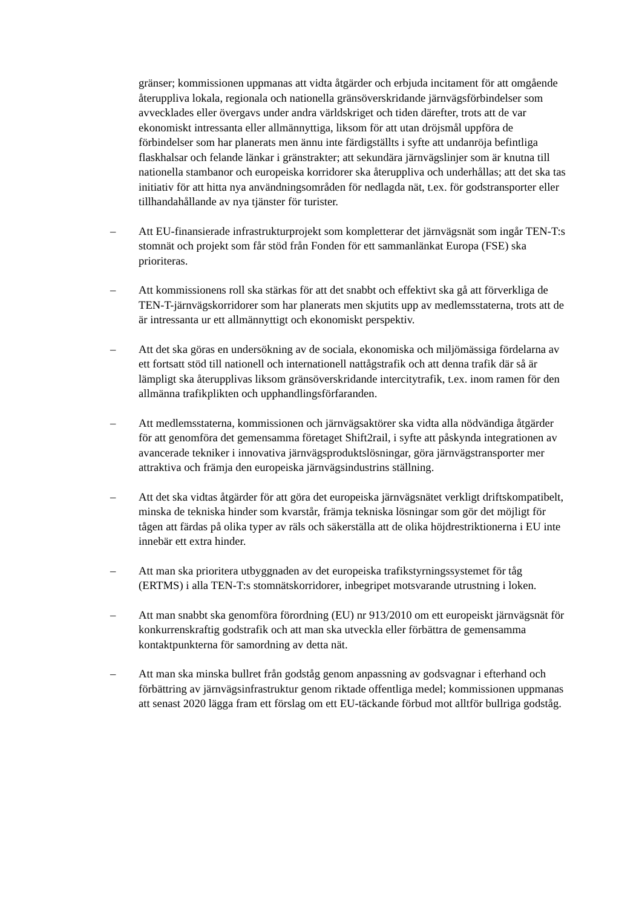gränser; kommissionen uppmanas att vidta åtgärder och erbjuda incitament för att omgående återuppliva lokala, regionala och nationella gränsöverskridande järnvägsförbindelser som avvecklades eller övergavs under andra världskriget och tiden därefter, trots att de var ekonomiskt intressanta eller allmännyttiga, liksom för att utan dröjsmål uppföra de förbindelser som har planerats men ännu inte färdigställts i syfte att undanröja befintliga flaskhalsar och felande länkar i gränstrakter; att sekundära järnvägslinjer som är knutna till nationella stambanor och europeiska korridorer ska återuppliva och underhållas; att det ska tas initiativ för att hitta nya användningsområden för nedlagda nät, t.ex. för godstransporter eller tillhandahållande av nya tjänster för turister.
– Att EU-finansierade infrastrukturprojekt som kompletterar det järnvägsnät som ingår TEN-T:s stomnät och projekt som får stöd från Fonden för ett sammanlänkat Europa (FSE) ska prioriteras.
– Att kommissionens roll ska stärkas för att det snabbt och effektivt ska gå att förverkliga de TEN-T-järnvägskorridorer som har planerats men skjutits upp av medlemsstaterna, trots att de är intressanta ur ett allmännyttigt och ekonomiskt perspektiv.
– Att det ska göras en undersökning av de sociala, ekonomiska och miljömässiga fördelarna av ett fortsatt stöd till nationell och internationell nattågstrafik och att denna trafik där så är lämpligt ska återupplivas liksom gränsöverskridande intercitytrafik, t.ex. inom ramen för den allmänna trafikplikten och upphandlingsförfaranden.
– Att medlemsstaterna, kommissionen och järnvägsaktörer ska vidta alla nödvändiga åtgärder för att genomföra det gemensamma företaget Shift2rail, i syfte att påskynda integrationen av avancerade tekniker i innovativa järnvägsproduktslösningar, göra järnvägstransporter mer attraktiva och främja den europeiska järnvägsindustrins ställning.
– Att det ska vidtas åtgärder för att göra det europeiska järnvägsnätet verkligt driftskompatibelt, minska de tekniska hinder som kvarstår, främja tekniska lösningar som gör det möjligt för tågen att färdas på olika typer av räls och säkerställa att de olika höjdrestriktionerna i EU inte innebär ett extra hinder.
– Att man ska prioritera utbyggnaden av det europeiska trafikstyrningssystemet för tåg (ERTMS) i alla TEN-T:s stomnätskorridorer, inbegripet motsvarande utrustning i loken.
– Att man snabbt ska genomföra förordning (EU) nr 913/2010 om ett europeiskt järnvägsnät för konkurrenskraftig godstrafik och att man ska utveckla eller förbättra de gemensamma kontaktpunkterna för samordning av detta nät.
– Att man ska minska bullret från godståg genom anpassning av godsvagnar i efterhand och förbättring av järnvägsinfrastruktur genom riktade offentliga medel; kommissionen uppmanas att senast 2020 lägga fram ett förslag om ett EU-täckande förbud mot alltför bullriga godståg.